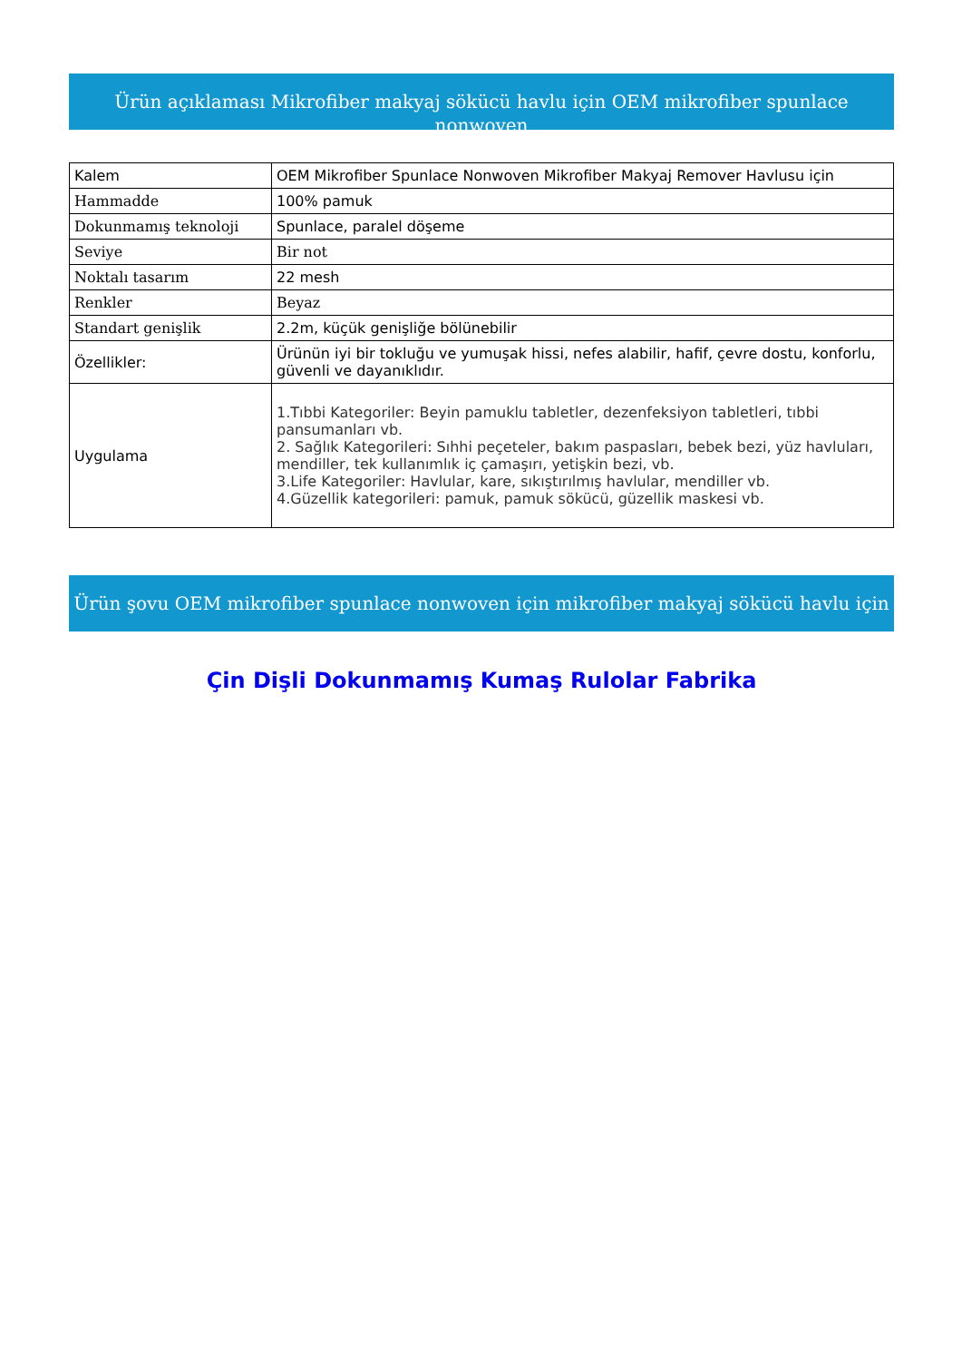Ürün açıklaması Mikrofiber makyaj sökücü havlu için OEM mikrofiber spunlace nonwoven
| Kalem | OEM Mikrofiber Spunlace Nonwoven Mikrofiber Makyaj Remover Havlusu için |
| Hammadde | 100% pamuk |
| Dokunmamış teknoloji | Spunlace, paralel döşeme |
| Seviye | Bir not |
| Noktalı tasarım | 22 mesh |
| Renkler | Beyaz |
| Standart genişlik | 2.2m, küçük genişliğe bölünebilir |
| Özellikler: | Ürünün iyi bir tokluğu ve yumuşak hissi, nefes alabilir, hafif, çevre dostu, konforlu, güvenli ve dayanıklıdır. |
| Uygulama | 1.Tıbbi Kategoriler: Beyin pamuklu tabletler, dezenfeksiyon tabletleri, tıbbi pansumanları vb. 2. Sağlık Kategorileri: Sıhhi peçeteler, bakım paspasları, bebek bezi, yüz havluları, mendiller, tek kullanımlık iç çamaşırı, yetişkin bezi, vb. 3.Life Kategoriler: Havlular, kare, sıkıştırılmış havlular, mendiller vb. 4.Güzellik kategorileri: pamuk, pamuk sökücü, güzellik maskesi vb. |
Ürün şovu OEM mikrofiber spunlace nonwoven için mikrofiber makyaj sökücü havlu için
Çin Dişli Dokunmamış Kumaş Rulolar Fabrika